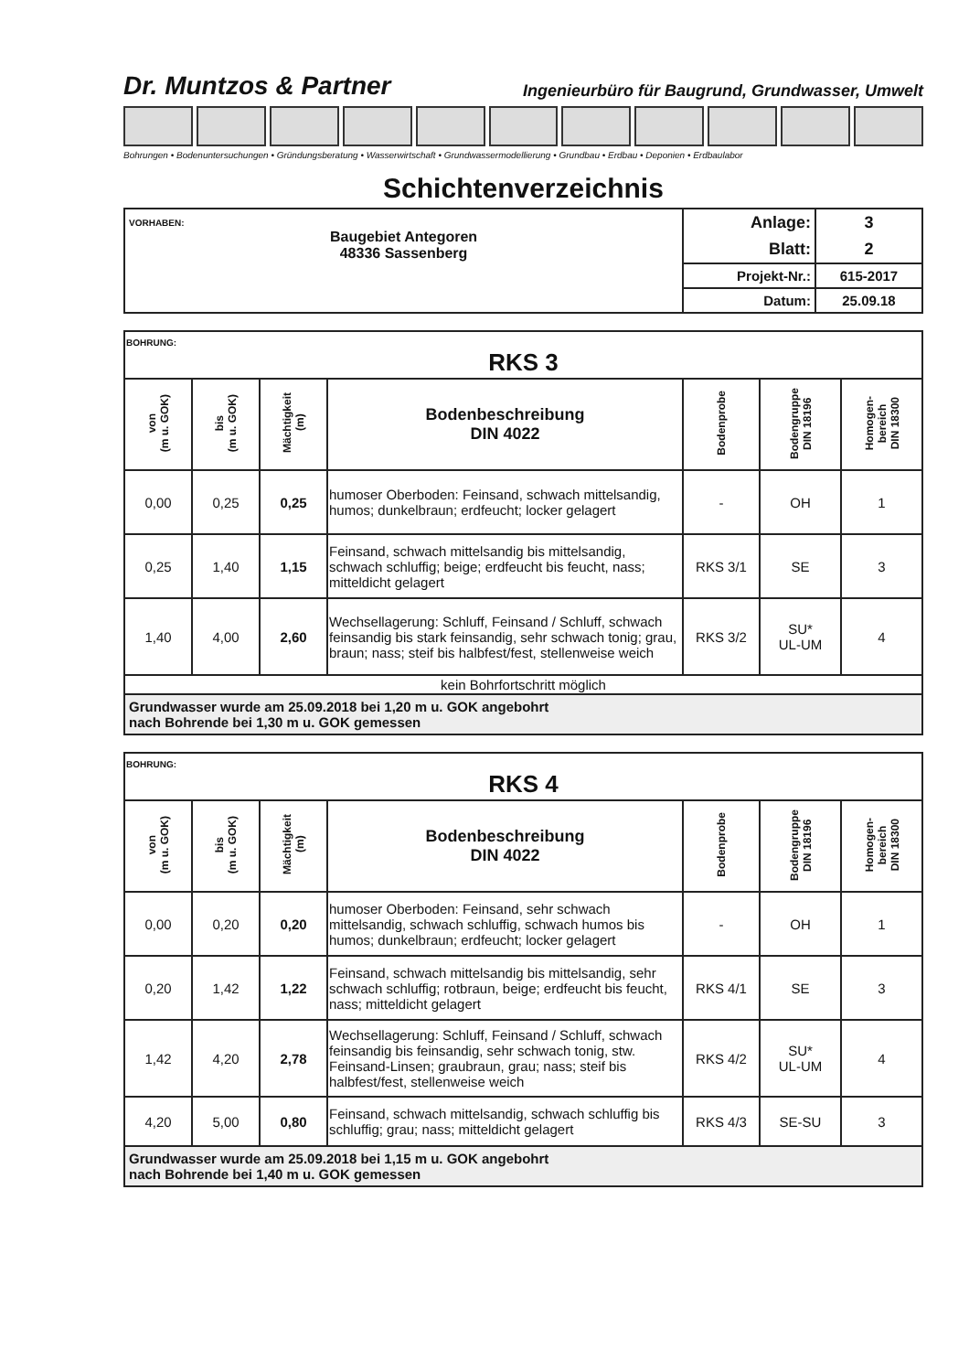Dr. Muntzos & Partner Ingenieurbüro für Baugrund, Grundwasser, Umwelt
Bohrungen • Bodenuntersuchungen • Gründungsberatung • Wasserwirtschaft • Grundwassermodellierung • Grundbau • Erdbau • Deponien • Erdbaulabor
Schichtenverzeichnis
| VORHABEN: Baugebiet Antegoren 48336 Sassenberg | Anlage: | 3 |
| | Blatt: | 2 |
| | Projekt-Nr.: | 615-2017 |
| | Datum: | 25.09.18 |
| BOHRUNG: RKS 3 | | | | | | |
| von (m u. GOK) | bis (m u. GOK) | Mächtigkeit (m) | Bodenbeschreibung DIN 4022 | Bodenprobe | Bodengruppe DIN 18196 | Homogen- bereich DIN 18300 |
| 0,00 | 0,25 | 0,25 | humoser Oberboden: Feinsand, schwach mittelsandig, humos; dunkelbraun; erdfeucht; locker gelagert | - | OH | 1 |
| 0,25 | 1,40 | 1,15 | Feinsand, schwach mittelsandig bis mittelsandig, schwach schluffig; beige; erdfeucht bis feucht, nass; mitteldicht gelagert | RKS 3/1 | SE | 3 |
| 1,40 | 4,00 | 2,60 | Wechsellagerung: Schluff, Feinsand / Schluff, schwach feinsandig bis stark feinsandig, sehr schwach tonig; grau, braun; nass; steif bis halbfest/fest, stellenweise weich | RKS 3/2 | SU* UL-UM | 4 |
| kein Bohrfortschritt möglich | | | | | | |
| Grundwasser wurde am 25.09.2018 bei 1,20 m u. GOK angebohrt nach Bohrende bei 1,30 m u. GOK gemessen | | | | | | |
| BOHRUNG: RKS 4 | | | | | | |
| von (m u. GOK) | bis (m u. GOK) | Mächtigkeit (m) | Bodenbeschreibung DIN 4022 | Bodenprobe | Bodengruppe DIN 18196 | Homogen- bereich DIN 18300 |
| 0,00 | 0,20 | 0,20 | humoser Oberboden: Feinsand, sehr schwach mittelsandig, schwach schluffig, schwach humos bis humos; dunkelbraun; erdfeucht; locker gelagert | - | OH | 1 |
| 0,20 | 1,42 | 1,22 | Feinsand, schwach mittelsandig bis mittelsandig, sehr schwach schluffig; rotbraun, beige; erdfeucht bis feucht, nass; mitteldicht gelagert | RKS 4/1 | SE | 3 |
| 1,42 | 4,20 | 2,78 | Wechsellagerung: Schluff, Feinsand / Schluff, schwach feinsandig bis feinsandig, sehr schwach tonig, stw. Feinsand-Linsen; graubraun, grau; nass; steif bis halbfest/fest, stellenweise weich | RKS 4/2 | SU* UL-UM | 4 |
| 4,20 | 5,00 | 0,80 | Feinsand, schwach mittelsandig, schwach schluffig bis schluffig; grau; nass; mitteldicht gelagert | RKS 4/3 | SE-SU | 3 |
| Grundwasser wurde am 25.09.2018 bei 1,15 m u. GOK angebohrt nach Bohrende bei 1,40 m u. GOK gemessen | | | | | | |